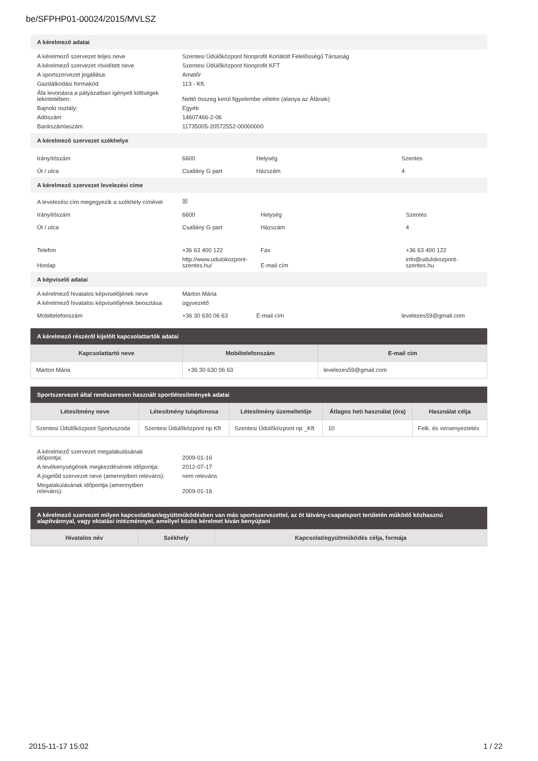be/SFPHP01-00024/2015/MVLSZ
A kérelmező adatai
| A kérelmező szervezet teljes neve | Szentesi Üdülőközpont Nonprofit Korlátolt Felelősségű Társaság |
| A kérelmező szervezet rövidített neve | Szentesi Üdülőközpont Nonprofit KFT |
| A sportszervezet jogállása: | Amatőr |
| Gazdálkodási formakód | 113 - Kft. |
| Áfa levonásra a pályázatban igényelt költségek tekintetében: | Nettó összeg kerül figyelembe vételre (alanya az Áfának) |
| Bajnoki osztály: | Egyéb |
| Adószám | 14607466-2-06 |
| Bankszámlaszám | 11735005-20572552-00000000 |
A kérelmező szervezet székhelye
| Irányítószám | 6600 | Helység | Szentes |
| Út / utca | Csallány G part | Házszám | 4 |
A kérelmező szervezet levelezési címe
| A levelezési cím megegyezik a székhely címével | ☒ | | |
| Irányítószám | 6600 | Helység | Szentes |
| Út / utca | Csallány G part | Házszám | 4 |
| Telefon | +36 63 400 122 | Fax | +36 63 400 122 |
| Honlap | http://www.udulokozpont-szentes.hu/ | E-mail cím | info@udulokozpont-szentes.hu |
A képviselő adatai
| A kérelmező hivatalos képviselőjének neve | Márton Mária | | |
| A kérelmező hivatalos képviselőjének beosztása | ügyvezető | | |
| Mobiltelefonszám | +36 30 630 06 63 | E-mail cím | levelezes59@gmail.com |
A kérelmező részéről kijelölt kapcsolattartók adatai
| Kapcsolattartó neve | Mobiltelefonszám | E-mail cím |
| --- | --- | --- |
| Márton Mária | +36 30 630 06 63 | levelezes59@gmail.com |
Sportszervezet által rendszeresen használt sportlétesítmények adatai
| Létesítmény neve | Létesítmény tulajdonosa | Létesítmény üzemeltetője | Átlagos heti használat (óra) | Használat célja |
| --- | --- | --- | --- | --- |
| Szentesi Üdülőközpont Sportuszoda | Szentesi Üdülőközpont np Kft | Szentesi Üdülőközpont np _Kft | 10 | Felk. és versenyeztetés |
| A kérelmező szervezet megalakulásának időpontja: | 2009-01-16 |
| A tevékenységének megkezdésének időpontja: | 2012-07-17 |
| A jogelőd szervezet neve (amennyiben releváns): | nem releváns |
| Megalakulásának időpontja (amennyiben releváns): | 2009-01-16 |
A kérelmező szervezet milyen kapcsolatban/együttműködésben van más sportszervezettel, az öt látvány-csapatsport területén működő közhasznú alapítvánnyal, vagy oktatási intézménnyel, amellyel közös kérelmet kíván benyújtani
| Hivatalos név | Székhely | Kapcsolat/együttműködés célja, formája |
| --- | --- | --- |
2015-11-17 15:02 1 / 22